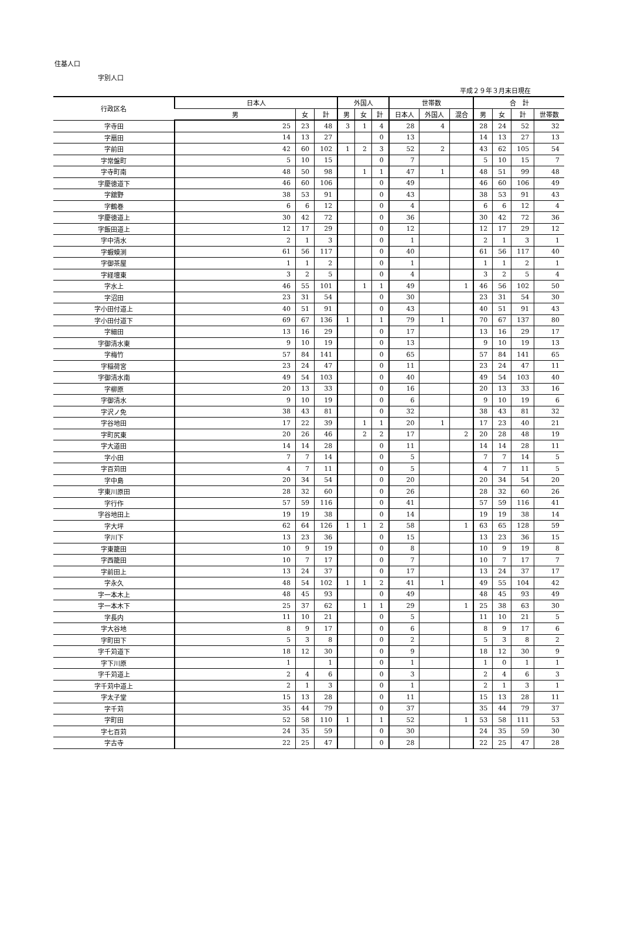住基人口
字別人口
平成２９年３月末日現在
| 行政区名 | 日本人 | | | 外国人 | | | 世帯数 | | | 合 計 | | | |
| --- | --- | --- | --- | --- | --- | --- | --- | --- | --- | --- | --- | --- | --- |
| | 男 | 女 | 計 | 男 | 女 | 計 | 日本人 | 外国人 | 混合 | 男 | 女 | 計 | 世帯数 |
| 字寺田 | 25 | 23 | 48 | 3 | 1 | 4 | 28 | 4 | | 28 | 24 | 52 | 32 |
| 字扇田 | 14 | 13 | 27 | | | 0 | 13 | | | 14 | 13 | 27 | 13 |
| 字前田 | 42 | 60 | 102 | 1 | 2 | 3 | 52 | 2 | | 43 | 62 | 105 | 54 |
| 字常盤町 | 5 | 10 | 15 | | | 0 | 7 | | | 5 | 10 | 15 | 7 |
| 字寺町南 | 48 | 50 | 98 | | 1 | 1 | 47 | 1 | | 48 | 51 | 99 | 48 |
| 字慶徳道下 | 46 | 60 | 106 | | | 0 | 49 | | | 46 | 60 | 106 | 49 |
| 字舘野 | 38 | 53 | 91 | | | 0 | 43 | | | 38 | 53 | 91 | 43 |
| 字鶴巻 | 6 | 6 | 12 | | | 0 | 4 | | | 6 | 6 | 12 | 4 |
| 字慶徳道上 | 30 | 42 | 72 | | | 0 | 36 | | | 30 | 42 | 72 | 36 |
| 字飯田道上 | 12 | 17 | 29 | | | 0 | 12 | | | 12 | 17 | 29 | 12 |
| 字中清水 | 2 | 1 | 3 | | | 0 | 1 | | | 2 | 1 | 3 | 1 |
| 字蝦蟆渕 | 61 | 56 | 117 | | | 0 | 40 | | | 61 | 56 | 117 | 40 |
| 字御茶屋 | 1 | 1 | 2 | | | 0 | 1 | | | 1 | 1 | 2 | 1 |
| 字経壇東 | 3 | 2 | 5 | | | 0 | 4 | | | 3 | 2 | 5 | 4 |
| 字水上 | 46 | 55 | 101 | | 1 | 1 | 49 | | 1 | 46 | 56 | 102 | 50 |
| 字沼田 | 23 | 31 | 54 | | | 0 | 30 | | | 23 | 31 | 54 | 30 |
| 字小田付道上 | 40 | 51 | 91 | | | 0 | 43 | | | 40 | 51 | 91 | 43 |
| 字小田付道下 | 69 | 67 | 136 | 1 | | 1 | 79 | 1 | | 70 | 67 | 137 | 80 |
| 字細田 | 13 | 16 | 29 | | | 0 | 17 | | | 13 | 16 | 29 | 17 |
| 字御清水東 | 9 | 10 | 19 | | | 0 | 13 | | | 9 | 10 | 19 | 13 |
| 字梅竹 | 57 | 84 | 141 | | | 0 | 65 | | | 57 | 84 | 141 | 65 |
| 字稲荷宮 | 23 | 24 | 47 | | | 0 | 11 | | | 23 | 24 | 47 | 11 |
| 字御清水南 | 49 | 54 | 103 | | | 0 | 40 | | | 49 | 54 | 103 | 40 |
| 字柳原 | 20 | 13 | 33 | | | 0 | 16 | | | 20 | 13 | 33 | 16 |
| 字御清水 | 9 | 10 | 19 | | | 0 | 6 | | | 9 | 10 | 19 | 6 |
| 字沢ノ免 | 38 | 43 | 81 | | | 0 | 32 | | | 38 | 43 | 81 | 32 |
| 字谷地田 | 17 | 22 | 39 | | 1 | 1 | 20 | 1 | | 17 | 23 | 40 | 21 |
| 字町尻東 | 20 | 26 | 46 | | 2 | 2 | 17 | | 2 | 20 | 28 | 48 | 19 |
| 字大道田 | 14 | 14 | 28 | | | 0 | 11 | | | 14 | 14 | 28 | 11 |
| 字小田 | 7 | 7 | 14 | | | 0 | 5 | | | 7 | 7 | 14 | 5 |
| 字百苅田 | 4 | 7 | 11 | | | 0 | 5 | | | 4 | 7 | 11 | 5 |
| 字中島 | 20 | 34 | 54 | | | 0 | 20 | | | 20 | 34 | 54 | 20 |
| 字東川原田 | 28 | 32 | 60 | | | 0 | 26 | | | 28 | 32 | 60 | 26 |
| 字行作 | 57 | 59 | 116 | | | 0 | 41 | | | 57 | 59 | 116 | 41 |
| 字谷地田上 | 19 | 19 | 38 | | | 0 | 14 | | | 19 | 19 | 38 | 14 |
| 字大坪 | 62 | 64 | 126 | 1 | 1 | 2 | 58 | | 1 | 63 | 65 | 128 | 59 |
| 字川下 | 13 | 23 | 36 | | | 0 | 15 | | | 13 | 23 | 36 | 15 |
| 字東籠田 | 10 | 9 | 19 | | | 0 | 8 | | | 10 | 9 | 19 | 8 |
| 字西籠田 | 10 | 7 | 17 | | | 0 | 7 | | | 10 | 7 | 17 | 7 |
| 字前田上 | 13 | 24 | 37 | | | 0 | 17 | | | 13 | 24 | 37 | 17 |
| 字永久 | 48 | 54 | 102 | 1 | 1 | 2 | 41 | 1 | | 49 | 55 | 104 | 42 |
| 字一本木上 | 48 | 45 | 93 | | | 0 | 49 | | | 48 | 45 | 93 | 49 |
| 字一本木下 | 25 | 37 | 62 | | 1 | 1 | 29 | | 1 | 25 | 38 | 63 | 30 |
| 字長内 | 11 | 10 | 21 | | | 0 | 5 | | | 11 | 10 | 21 | 5 |
| 字大谷地 | 8 | 9 | 17 | | | 0 | 6 | | | 8 | 9 | 17 | 6 |
| 字町田下 | 5 | 3 | 8 | | | 0 | 2 | | | 5 | 3 | 8 | 2 |
| 字千苅道下 | 18 | 12 | 30 | | | 0 | 9 | | | 18 | 12 | 30 | 9 |
| 字下川原 | 1 | | 1 | | | 0 | 1 | | | 1 | 0 | 1 | 1 |
| 字千苅道上 | 2 | 4 | 6 | | | 0 | 3 | | | 2 | 4 | 6 | 3 |
| 字千苅中道上 | 2 | 1 | 3 | | | 0 | 1 | | | 2 | 1 | 3 | 1 |
| 字太子堂 | 15 | 13 | 28 | | | 0 | 11 | | | 15 | 13 | 28 | 11 |
| 字千苅 | 35 | 44 | 79 | | | 0 | 37 | | | 35 | 44 | 79 | 37 |
| 字町田 | 52 | 58 | 110 | 1 | | 1 | 52 | | 1 | 53 | 58 | 111 | 53 |
| 字七百苅 | 24 | 35 | 59 | | | 0 | 30 | | | 24 | 35 | 59 | 30 |
| 字古寺 | 22 | 25 | 47 | | | 0 | 28 | | | 22 | 25 | 47 | 28 |